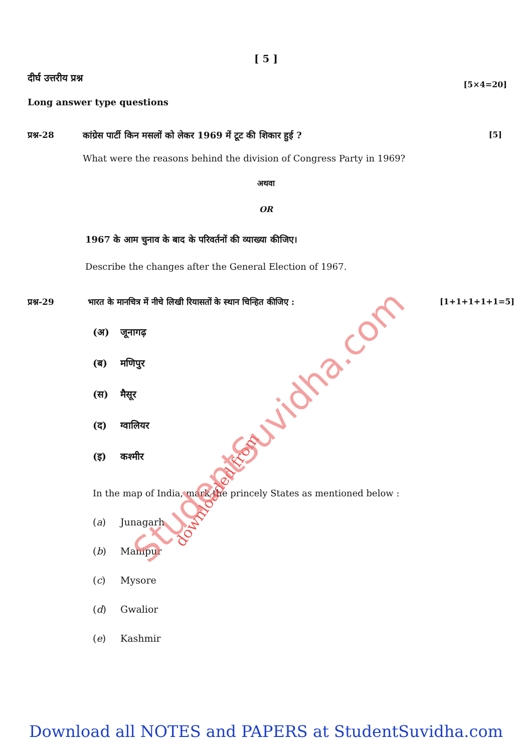[ 5 ]
दीर्घ उत्तरीय प्रश्न
[5×4=20]
Long answer type questions
प्रश्न-28 कांग्रेस पार्टी किन मसलों को लेकर 1969 में टूट की शिकार हुई ?
[5]
What were the reasons behind the division of Congress Party in 1969?
अथवा
OR
1967 के आम चुनाव के बाद के परिवर्तनों की व्याख्या कीजिए।
Describe the changes after the General Election of 1967.
प्रश्न-29 भारत के मानचित्र में नीचे लिखी रियासतों के स्थान चिन्हित कीजिए :
[1+1+1+1+1=5]
(अ) जूनागढ़
(ब) मणिपुर
(स) मैसूर
(द) ग्वालियर
(इ) कश्मीर
In the map of India, mark the princely States as mentioned below :
(a) Junagarh
(b) Manipur
(c) Mysore
(d) Gwalior
(e) Kashmir
downloaded from
StudentSuvidha.com
Download all NOTES and PAPERS at StudentSuvidha.com